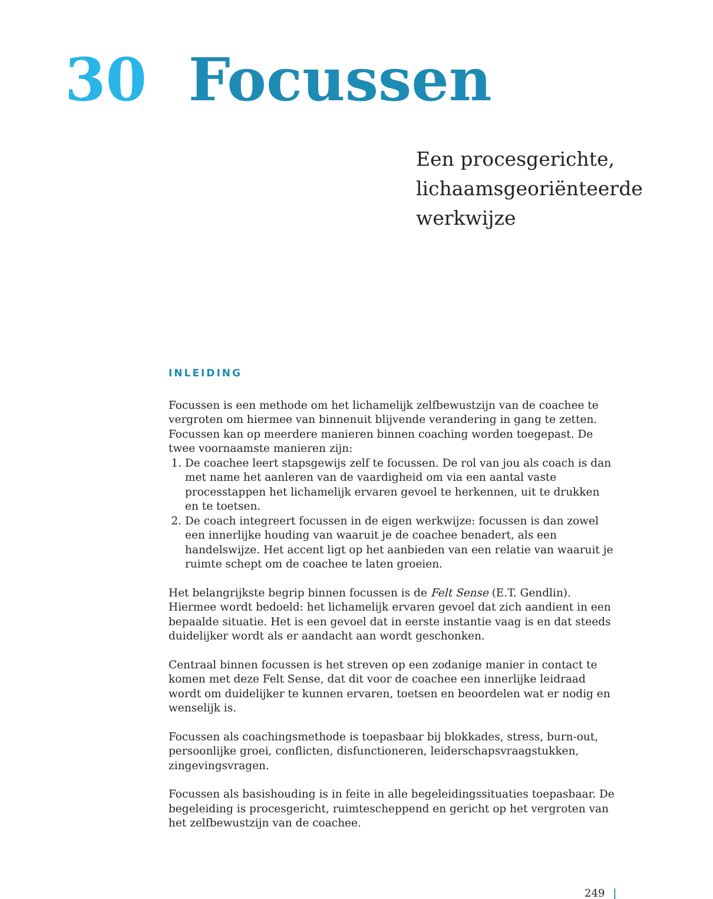30 Focussen
Een procesgerichte,
lichaamsgeoriënteerde
werkwijze
INLEIDING
Focussen is een methode om het lichamelijk zelfbewustzijn van de coachee te vergroten om hiermee van binnenuit blijvende verandering in gang te zetten. Focussen kan op meerdere manieren binnen coaching worden toegepast. De twee voornaamste manieren zijn:
1. De coachee leert stapsgewijs zelf te focussen. De rol van jou als coach is dan met name het aanleren van de vaardigheid om via een aantal vaste processtappen het lichamelijk ervaren gevoel te herkennen, uit te drukken en te toetsen.
2. De coach integreert focussen in de eigen werkwijze: focussen is dan zowel een innerlijke houding van waaruit je de coachee benadert, als een handelswijze. Het accent ligt op het aanbieden van een relatie van waaruit je ruimte schept om de coachee te laten groeien.
Het belangrijkste begrip binnen focussen is de Felt Sense (E.T. Gendlin). Hiermee wordt bedoeld: het lichamelijk ervaren gevoel dat zich aandient in een bepaalde situatie. Het is een gevoel dat in eerste instantie vaag is en dat steeds duidelijker wordt als er aandacht aan wordt geschonken.
Centraal binnen focussen is het streven op een zodanige manier in contact te komen met deze Felt Sense, dat dit voor de coachee een innerlijke leidraad wordt om duidelijker te kunnen ervaren, toetsen en beoordelen wat er nodig en wenselijk is.
Focussen als coachingsmethode is toepasbaar bij blokkades, stress, burn-out, persoonlijke groei, conflicten, disfunctioneren, leiderschapsvraagstukken, zingevingsvragen.
Focussen als basishouding is in feite in alle begeleidingssituaties toepasbaar. De begeleiding is procesgericht, ruimtescheppend en gericht op het vergroten van het zelfbewustzijn van de coachee.
249 |